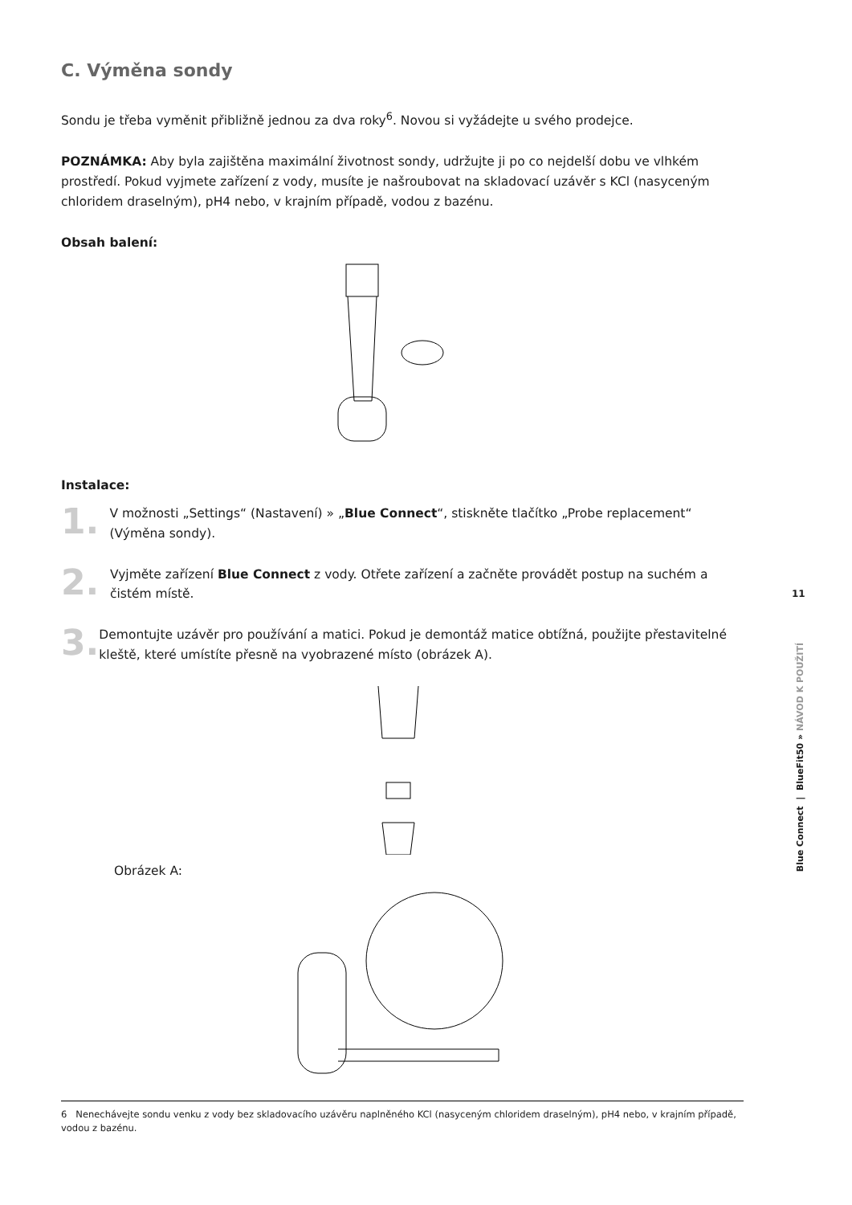C. Výměna sondy
Sondu je třeba vyměnit přibližně jednou za dva roky<sup>6</sup>. Novou si vyžádejte u svého prodejce.
POZNÁMKA: Aby byla zajištěna maximální životnost sondy, udržujte ji po co nejdelší dobu ve vlhkém prostředí. Pokud vyjmete zařízení z vody, musíte je našroubovat na skladovací uzávěr s KCl (nasyceným chloridem draselným), pH4 nebo, v krajním případě, vodou z bazénu.
Obsah balení:
Instalace:
1.
V možnosti „Settings“ (Nastavení) » „Blue Connect“, stiskněte tlačítko „Probe replacement“ (Výměna sondy).
2.
Vyjměte zařízení Blue Connect z vody. Otřete zařízení a začněte provádět postup na suchém a čistém místě.
3.
Demontujte uzávěr pro používání a matici. Pokud je demontáž matice obtížná, použijte přestavitelné kleště, které umístíte přesně na vyobrazené místo (obrázek A).
Obrázek A:
11
Blue Connect | BlueFit50 » NÁVOD K POUŽITÍ
6 Nenechávejte sondu venku z vody bez skladovacího uzávěru naplněného KCl (nasyceným chloridem draselným), pH4 nebo, v krajním případě, vodou z bazénu.